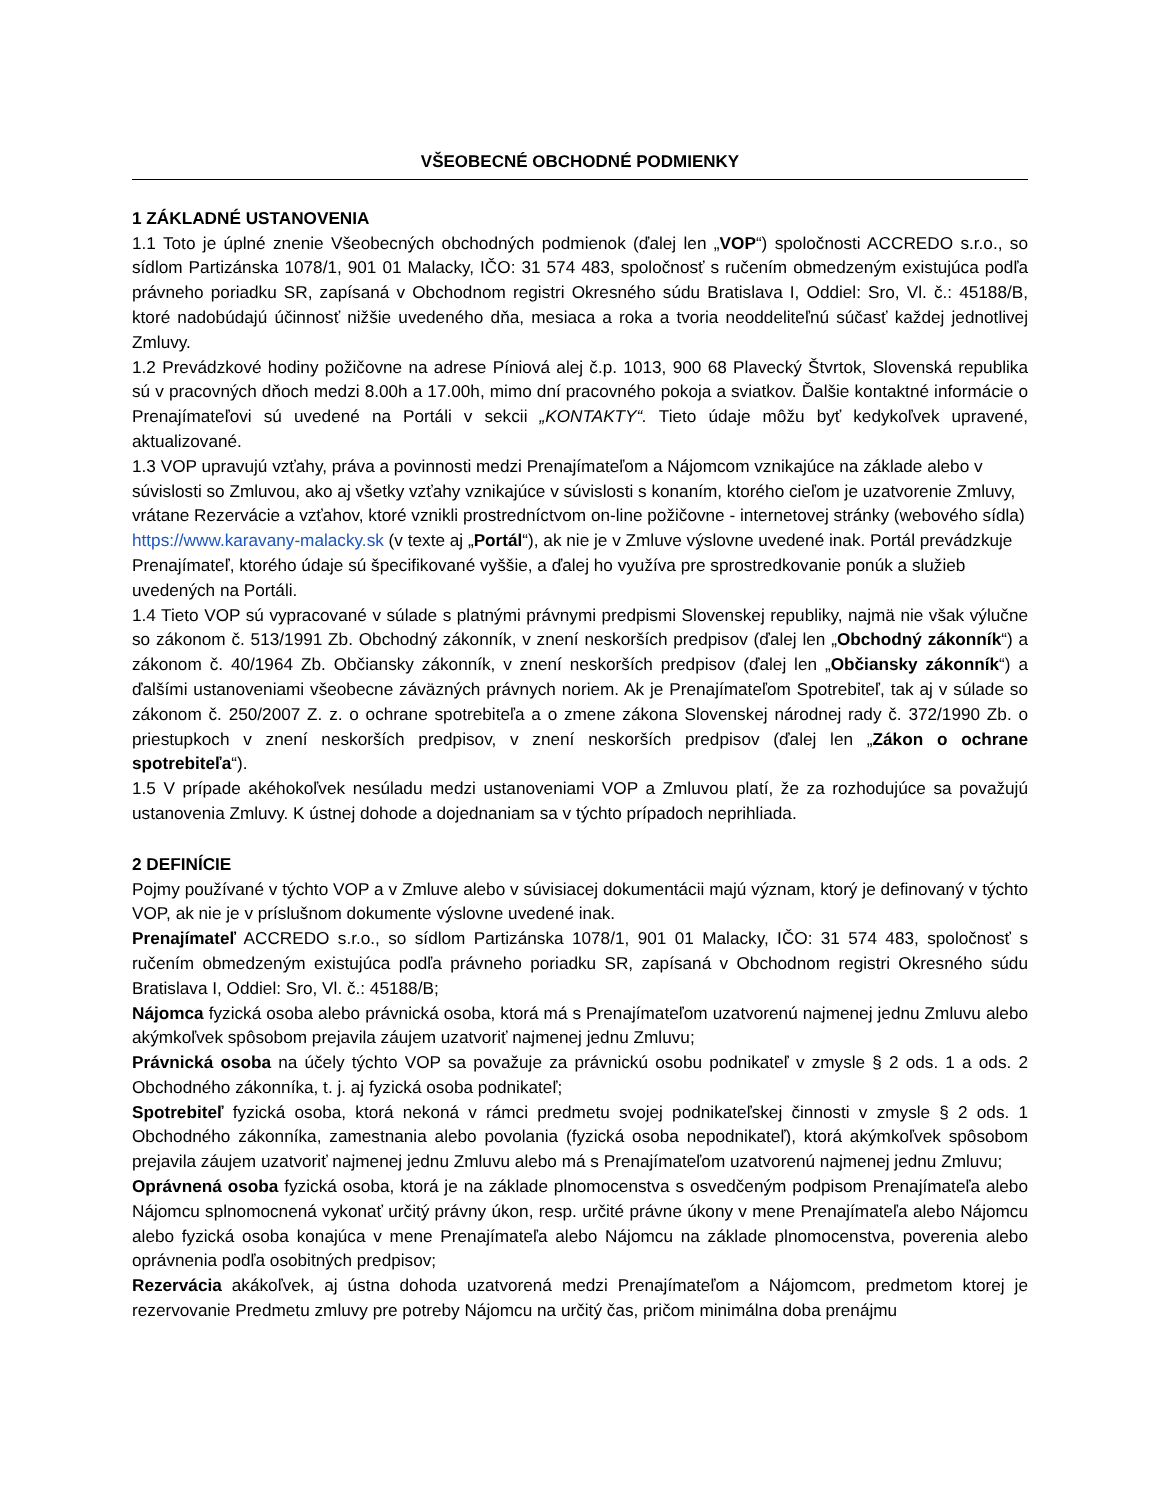VŠEOBECNÉ OBCHODNÉ PODMIENKY
1 ZÁKLADNÉ USTANOVENIA
1.1 Toto je úplné znenie Všeobecných obchodných podmienok (ďalej len „VOP“) spoločnosti ACCREDO s.r.o., so sídlom Partizánska 1078/1, 901 01 Malacky, IČO: 31 574 483, spoločnosť s ručením obmedzeným existujúca podľa právneho poriadku SR, zapísaná v Obchodnom registri Okresného súdu Bratislava I, Oddiel: Sro, Vl. č.: 45188/B, ktoré nadobúdajú účinnosť nižšie uvedeného dňa, mesiaca a roka a tvoria neoddeliteľnú súčasť každej jednotlivej Zmluvy.
1.2 Prevádzkové hodiny požičovne na adrese Píniová alej č.p. 1013, 900 68 Plavecký Štvrtok, Slovenská republika sú v pracovných dňoch medzi 8.00h a 17.00h, mimo dní pracovného pokoja a sviatkov. Ďalšie kontaktné informácie o Prenajímateľovi sú uvedené na Portáli v sekcii „KONTAKTY“. Tieto údaje môžu byť kedykoľvek upravené, aktualizované.
1.3 VOP upravujú vzťahy, práva a povinnosti medzi Prenajímateľom a Nájomcom vznikajúce na základe alebo v súvislosti so Zmluvou, ako aj všetky vzťahy vznikajúce v súvislosti s konaním, ktorého cieľom je uzatvorenie Zmluvy, vrátane Rezervácie a vzťahov, ktoré vznikli prostredníctvom on-line požičovne - internetovej stránky (webového sídla) https://www.karavany-malacky.sk (v texte aj „Portál“), ak nie je v Zmluve výslovne uvedené inak. Portál prevádzkuje Prenajímateľ, ktorého údaje sú špecifikované vyššie, a ďalej ho využíva pre sprostredkovanie ponúk a služieb uvedených na Portáli.
1.4 Tieto VOP sú vypracované v súlade s platnými právnymi predpismi Slovenskej republiky, najmä nie však výlučne so zákonom č. 513/1991 Zb. Obchodný zákonník, v znení neskorších predpisov (ďalej len „Obchodný zákonník“) a zákonom č. 40/1964 Zb. Občiansky zákonník, v znení neskorších predpisov (ďalej len „Občiansky zákonník“) a ďalšími ustanoveniami všeobecne záväzných právnych noriem. Ak je Prenajímateľom Spotrebiteľ, tak aj v súlade so zákonom č. 250/2007 Z. z. o ochrane spotrebiteľa a o zmene zákona Slovenskej národnej rady č. 372/1990 Zb. o priestupkoch v znení neskorších predpisov, v znení neskorších predpisov (ďalej len „Zákon o ochrane spotrebiteľa“).
1.5 V prípade akéhokoľvek nesúladu medzi ustanoveniami VOP a Zmluvou platí, že za rozhodujúce sa považujú ustanovenia Zmluvy. K ústnej dohode a dojednaniam sa v týchto prípadoch neprihliada.
2 DEFINÍCIE
Pojmy používané v týchto VOP a v Zmluve alebo v súvisiacej dokumentácii majú význam, ktorý je definovaný v týchto VOP, ak nie je v príslušnom dokumente výslovne uvedené inak.
Prenajímateľ ACCREDO s.r.o., so sídlom Partizánska 1078/1, 901 01 Malacky, IČO: 31 574 483, spoločnosť s ručením obmedzeným existujúca podľa právneho poriadku SR, zapísaná v Obchodnom registri Okresného súdu Bratislava I, Oddiel: Sro, Vl. č.: 45188/B;
Nájomca fyzická osoba alebo právnická osoba, ktorá má s Prenajímateľom uzatvorenú najmenej jednu Zmluvu alebo akýmkoľvek spôsobom prejavila záujem uzatvoriť najmenej jednu Zmluvu;
Právnická osoba na účely týchto VOP sa považuje za právnickú osobu podnikateľ v zmysle § 2 ods. 1 a ods. 2 Obchodného zákonníka, t. j. aj fyzická osoba podnikateľ;
Spotrebiteľ fyzická osoba, ktorá nekoná v rámci predmetu svojej podnikateľskej činnosti v zmysle § 2 ods. 1 Obchodného zákonníka, zamestnania alebo povolania (fyzická osoba nepodnikateľ), ktorá akýmkoľvek spôsobom prejavila záujem uzatvoriť najmenej jednu Zmluvu alebo má s Prenajímateľom uzatvorenú najmenej jednu Zmluvu;
Oprávnená osoba fyzická osoba, ktorá je na základe plnomocenstva s osvedčeným podpisom Prenajímateľa alebo Nájomcu splnomocnená vykonať určitý právny úkon, resp. určité právne úkony v mene Prenajímateľa alebo Nájomcu alebo fyzická osoba konajúca v mene Prenajímateľa alebo Nájomcu na základe plnomocenstva, poverenia alebo oprávnenia podľa osobitných predpisov;
Rezervácia akákoľvek, aj ústna dohoda uzatvorená medzi Prenajímateľom a Nájomcom, predmetom ktorej je rezervovanie Predmetu zmluvy pre potreby Nájomcu na určitý čas, pričom minimálna doba prenájmu